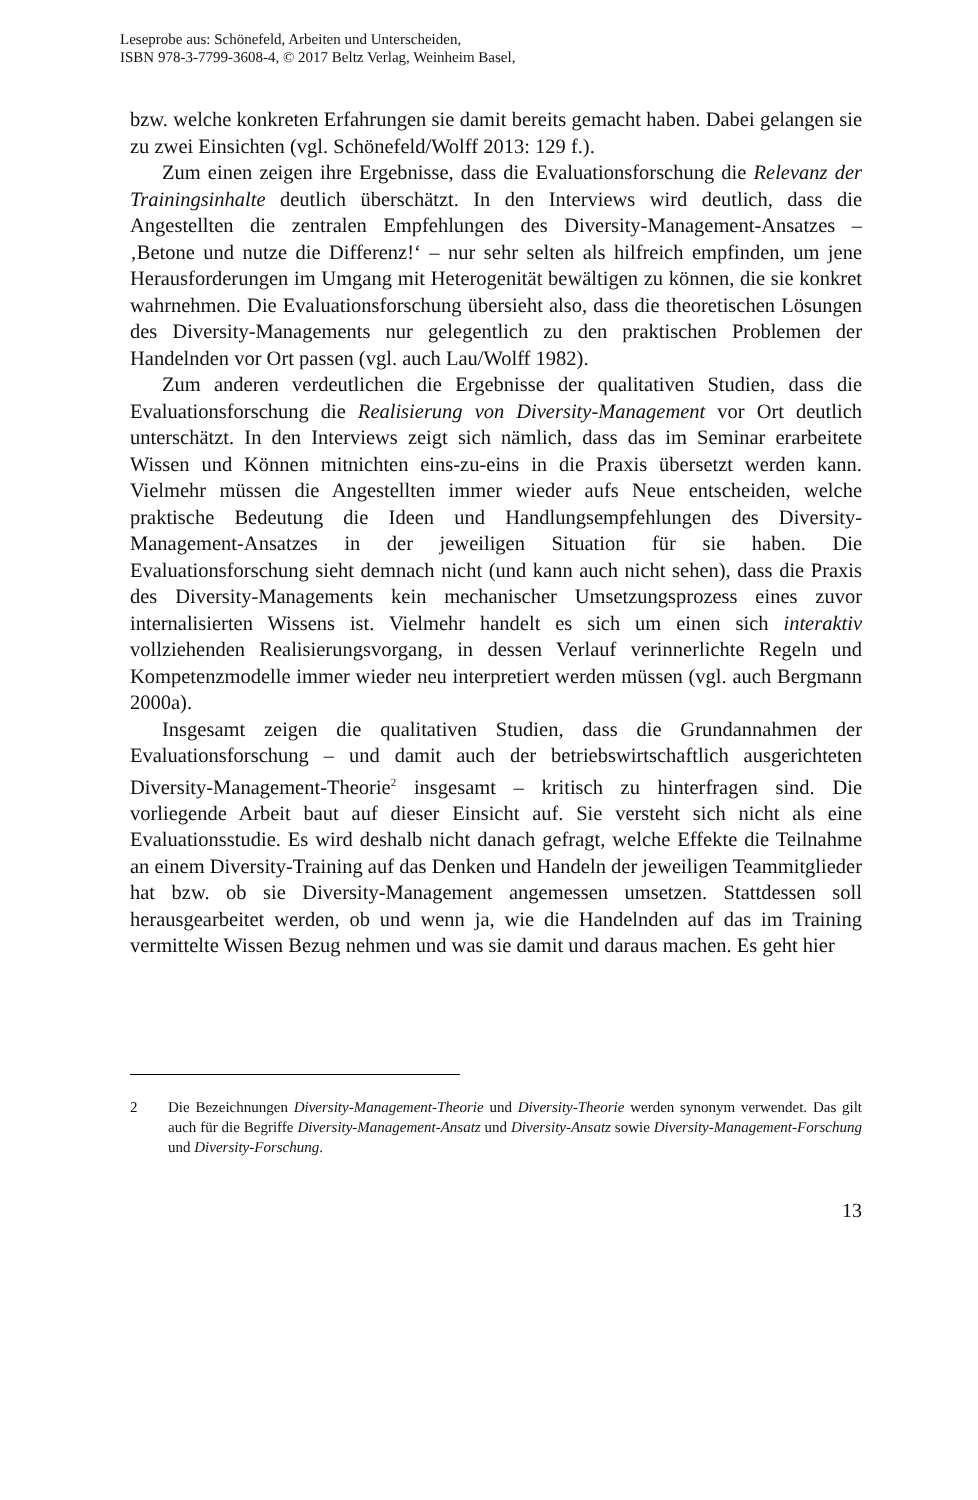Leseprobe aus: Schönefeld, Arbeiten und Unterscheiden,
ISBN 978-3-7799-3608-4, © 2017 Beltz Verlag, Weinheim Basel,
bzw. welche konkreten Erfahrungen sie damit bereits gemacht haben. Dabei gelangen sie zu zwei Einsichten (vgl. Schönefeld/Wolff 2013: 129 f.).
Zum einen zeigen ihre Ergebnisse, dass die Evaluationsforschung die Relevanz der Trainingsinhalte deutlich überschätzt. In den Interviews wird deutlich, dass die Angestellten die zentralen Empfehlungen des Diversity-Management-Ansatzes – ‚Betone und nutze die Differenz!‘ – nur sehr selten als hilfreich empfinden, um jene Herausforderungen im Umgang mit Heterogenität bewältigen zu können, die sie konkret wahrnehmen. Die Evaluationsforschung übersieht also, dass die theoretischen Lösungen des Diversity-Managements nur gelegentlich zu den praktischen Problemen der Handelnden vor Ort passen (vgl. auch Lau/Wolff 1982).
Zum anderen verdeutlichen die Ergebnisse der qualitativen Studien, dass die Evaluationsforschung die Realisierung von Diversity-Management vor Ort deutlich unterschätzt. In den Interviews zeigt sich nämlich, dass das im Seminar erarbeitete Wissen und Können mitnichten eins-zu-eins in die Praxis übersetzt werden kann. Vielmehr müssen die Angestellten immer wieder aufs Neue entscheiden, welche praktische Bedeutung die Ideen und Handlungsempfehlungen des Diversity-Management-Ansatzes in der jeweiligen Situation für sie haben. Die Evaluationsforschung sieht demnach nicht (und kann auch nicht sehen), dass die Praxis des Diversity-Managements kein mechanischer Umsetzungsprozess eines zuvor internalisierten Wissens ist. Vielmehr handelt es sich um einen sich interaktiv vollziehenden Realisierungsvorgang, in dessen Verlauf verinnerlichte Regeln und Kompetenzmodelle immer wieder neu interpretiert werden müssen (vgl. auch Bergmann 2000a).
Insgesamt zeigen die qualitativen Studien, dass die Grundannahmen der Evaluationsforschung – und damit auch der betriebswirtschaftlich ausgerichteten Diversity-Management-Theorie<sup>2</sup> insgesamt – kritisch zu hinterfragen sind. Die vorliegende Arbeit baut auf dieser Einsicht auf. Sie versteht sich nicht als eine Evaluationsstudie. Es wird deshalb nicht danach gefragt, welche Effekte die Teilnahme an einem Diversity-Training auf das Denken und Handeln der jeweiligen Teammitglieder hat bzw. ob sie Diversity-Management angemessen umsetzen. Stattdessen soll herausgearbeitet werden, ob und wenn ja, wie die Handelnden auf das im Training vermittelte Wissen Bezug nehmen und was sie damit und daraus machen. Es geht hier
2 Die Bezeichnungen Diversity-Management-Theorie und Diversity-Theorie werden synonym verwendet. Das gilt auch für die Begriffe Diversity-Management-Ansatz und Diversity-Ansatz sowie Diversity-Management-Forschung und Diversity-Forschung.
13